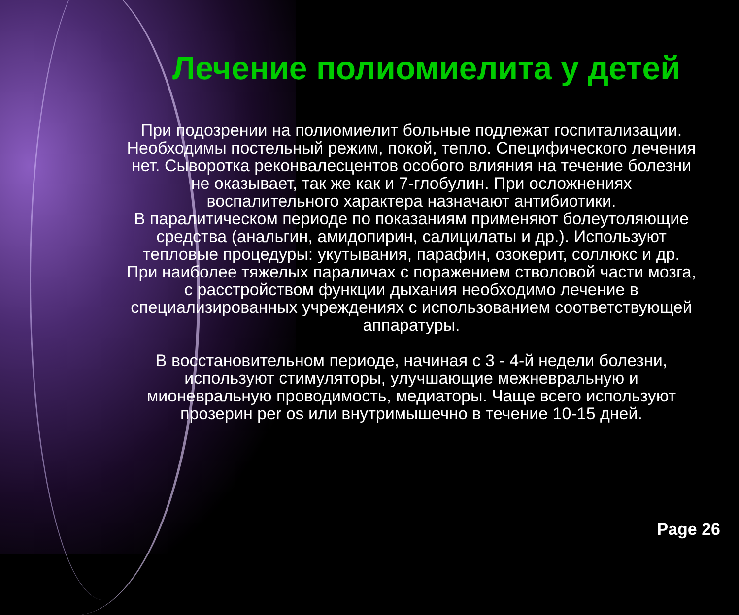Лечение полиомиелита у детей
При подозрении на полиомиелит больные подлежат госпитализации. Необходимы постельный режим, покой, тепло. Специфического лечения нет. Сыворотка реконвалесцентов особого влияния на течение болезни не оказывает, так же как и 7-глобулин. При осложнениях воспалительного характера назначают антибиотики.
В паралитическом периоде по показаниям применяют болеутоляющие средства (анальгин, амидопирин, салицилаты и др.). Используют тепловые процедуры: укутывания, парафин, озокерит, соллюкс и др.
При наиболее тяжелых параличах с поражением стволовой части мозга, с расстройством функции дыхания необходимо лечение в специализированных учреждениях с использованием соответствующей аппаратуры.
В восстановительном периоде, начиная с 3 - 4-й недели болезни, используют стимуляторы, улучшающие межневральную и мионевральную проводимость, медиаторы. Чаще всего используют прозерин per os или внутримышечно в течение 10-15 дней.
Page 26